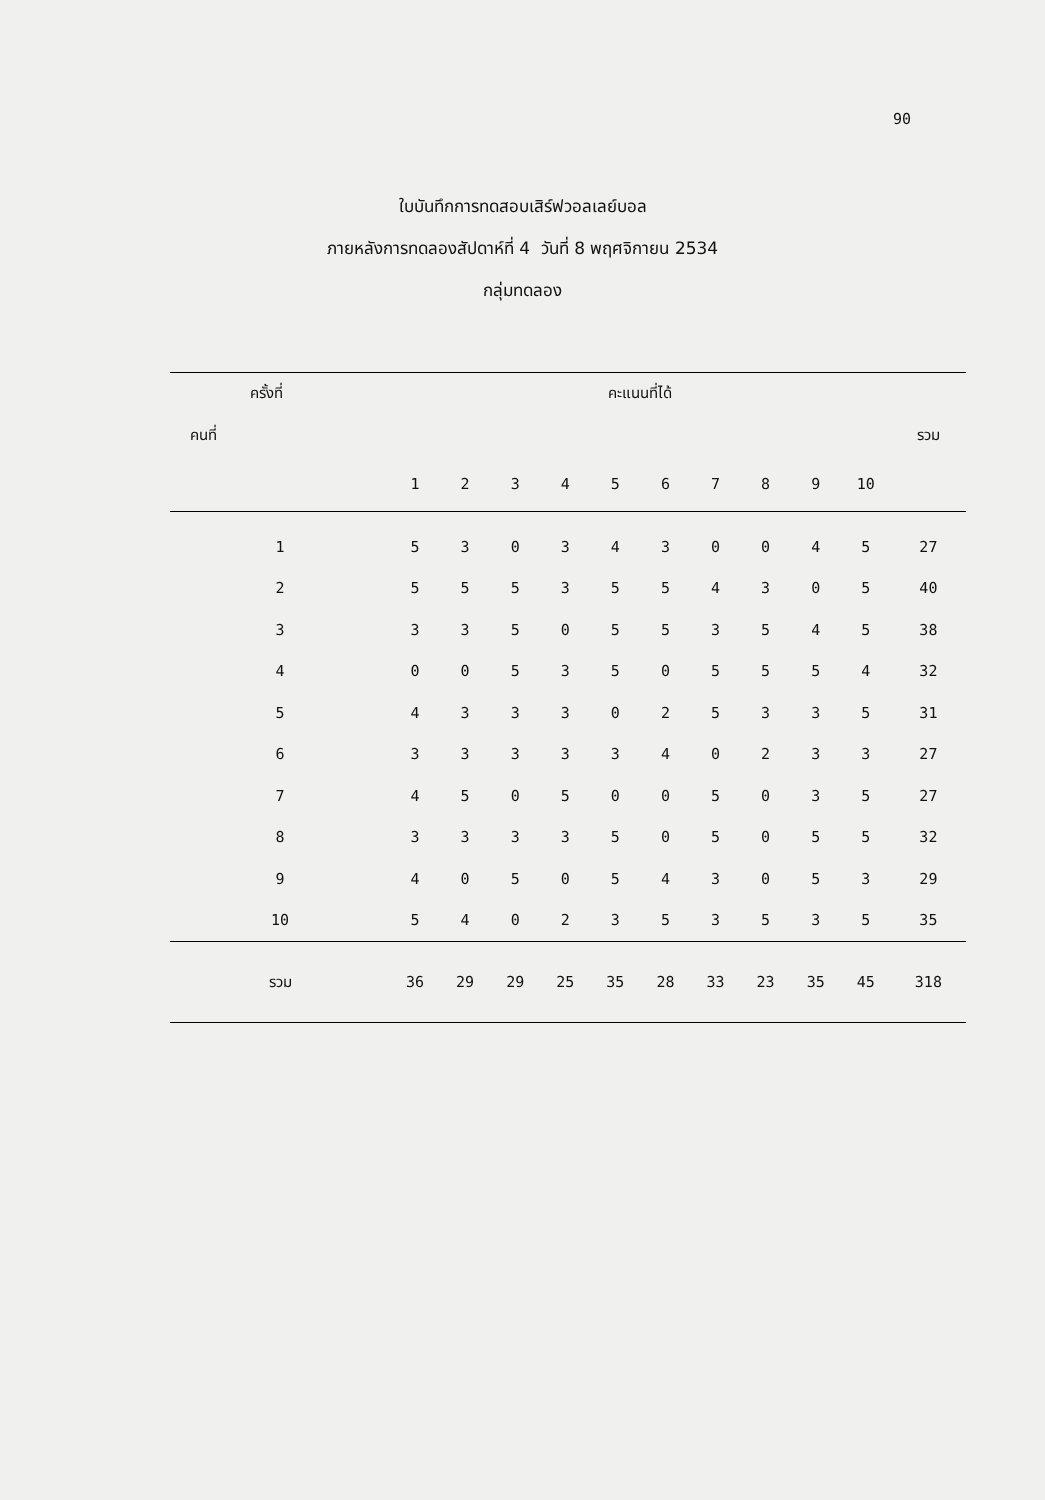90
ใบบันทึกการทดสอบเสิร์ฟวอลเลย์บอล
ภายหลังการทดลองสัปดาห์ที่ 4 วันที่ 8 พฤศจิกายน 2534
กลุ่มทดลอง
| ครั้งที่ | คะแนนที่ได้ | | | | | | | | | | |
| --- | --- | --- | --- | --- | --- | --- | --- | --- | --- | --- | --- |
| คนที่ | | | | | | | | | | | รวม |
| | 1 | 2 | 3 | 4 | 5 | 6 | 7 | 8 | 9 | 10 | |
| 1 | 5 | 3 | 0 | 3 | 4 | 3 | 0 | 0 | 4 | 5 | 27 |
| 2 | 5 | 5 | 5 | 3 | 5 | 5 | 4 | 3 | 0 | 5 | 40 |
| 3 | 3 | 3 | 5 | 0 | 5 | 5 | 3 | 5 | 4 | 5 | 38 |
| 4 | 0 | 0 | 5 | 3 | 5 | 0 | 5 | 5 | 5 | 4 | 32 |
| 5 | 4 | 3 | 3 | 3 | 0 | 2 | 5 | 3 | 3 | 5 | 31 |
| 6 | 3 | 3 | 3 | 3 | 3 | 4 | 0 | 2 | 3 | 3 | 27 |
| 7 | 4 | 5 | 0 | 5 | 0 | 0 | 5 | 0 | 3 | 5 | 27 |
| 8 | 3 | 3 | 3 | 3 | 5 | 0 | 5 | 0 | 5 | 5 | 32 |
| 9 | 4 | 0 | 5 | 0 | 5 | 4 | 3 | 0 | 5 | 3 | 29 |
| 10 | 5 | 4 | 0 | 2 | 3 | 5 | 3 | 5 | 3 | 5 | 35 |
| รวม | 36 | 29 | 29 | 25 | 35 | 28 | 33 | 23 | 35 | 45 | 318 |